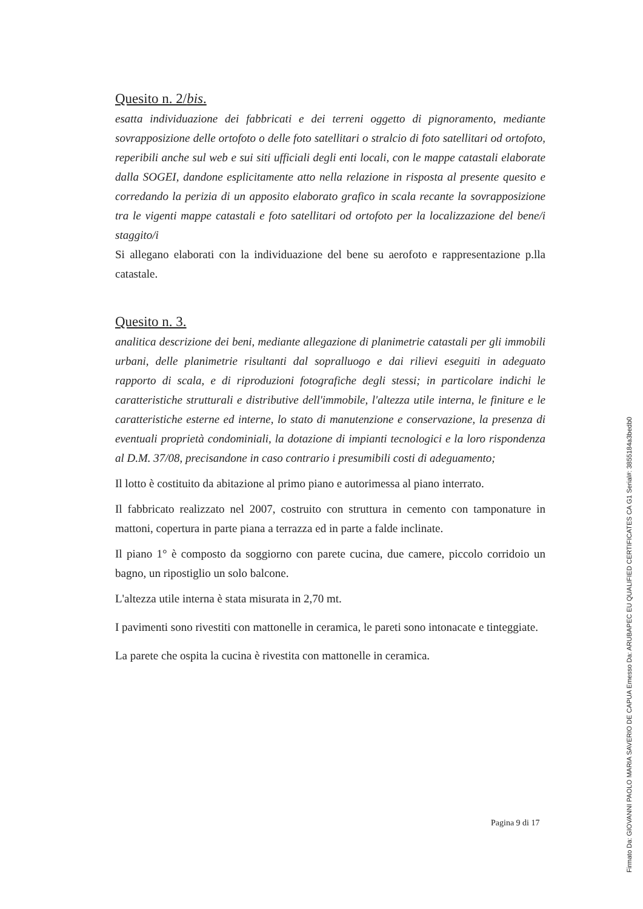Quesito n. 2/bis.
esatta individuazione dei fabbricati e dei terreni oggetto di pignoramento, mediante sovrapposizione delle ortofoto o delle foto satellitari o stralcio di foto satellitari od ortofoto, reperibili anche sul web e sui siti ufficiali degli enti locali, con le mappe catastali elaborate dalla SOGEI, dandone esplicitamente atto nella relazione in risposta al presente quesito e corredando la perizia di un apposito elaborato grafico in scala recante la sovrapposizione tra le vigenti mappe catastali e foto satellitari od ortofoto per la localizzazione del bene/i staggito/i
Si allegano elaborati con la individuazione del bene su aerofoto e rappresentazione p.lla catastale.
Quesito n. 3.
analitica descrizione dei beni, mediante allegazione di planimetrie catastali per gli immobili urbani, delle planimetrie risultanti dal sopralluogo e dai rilievi eseguiti in adeguato rapporto di scala, e di riproduzioni fotografiche degli stessi; in particolare indichi le caratteristiche strutturali e distributive dell'immobile, l'altezza utile interna, le finiture e le caratteristiche esterne ed interne, lo stato di manutenzione e conservazione, la presenza di eventuali proprietà condominiali, la dotazione di impianti tecnologici e la loro rispondenza al D.M. 37/08, precisandone in caso contrario i presumibili costi di adeguamento;
Il lotto è costituito da abitazione al primo piano e autorimessa al piano interrato.
Il fabbricato realizzato nel 2007, costruito con struttura in cemento con tamponature in mattoni, copertura in parte piana a terrazza ed in parte a falde inclinate.
Il piano 1° è composto da soggiorno con parete cucina, due camere, piccolo corridoio un bagno, un ripostiglio un solo balcone.
L'altezza utile interna è stata misurata in 2,70 mt.
I pavimenti sono rivestiti con mattonelle in ceramica, le pareti sono intonacate e tinteggiate.
La parete che ospita la cucina è rivestita con mattonelle in ceramica.
Pagina 9 di 17
Firmato Da: GIOVANNI PAOLO MARIA SAVERIO DE CAPUA Emesso Da: ARUBAPEC EU QUALIFIED CERTIFICATES CA G1 Serial#: 3855184a3bedb0